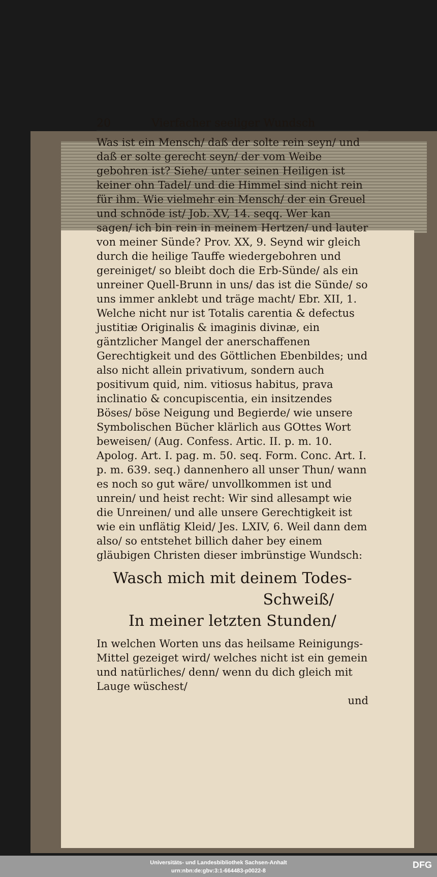20 Vierfacher seeliger Wundsch
Was ist ein Mensch/ daß der solte rein seyn/ und daß er solte gerecht seyn/ der vom Weibe gebohren ist? Siehe/ unter seinen Heiligen ist keiner ohn Tadel/ und die Himmel sind nicht rein für ihm. Wie vielmehr ein Mensch/ der ein Greuel und schnöde ist/ Job. XV, 14. seqq. Wer kan sagen/ ich bin rein in meinem Hertzen/ und lauter von meiner Sünde? Prov. XX, 9. Seynd wir gleich durch die heilige Tauffe wiedergebohren und gereiniget/ so bleibt doch die Erb-Sünde/ als ein unreiner Quell-Brunn in uns/ das ist die Sünde/ so uns immer anklebt und träge macht/ Ebr. XII, 1. Welche nicht nur ist Totalis carentia & defectus justitiæ Originalis & imaginis divinæ, ein gäntzlicher Mangel der anerschaffenen Gerechtigkeit und des Göttlichen Ebenbildes; und also nicht allein privativum, sondern auch positivum quid, nim. vitiosus habitus, prava inclinatio & concupiscentia, ein insitzendes Böses/ böse Neigung und Begierde/ wie unsere Symbolischen Bücher klärlich aus GOttes Wort beweisen/ (Aug. Confess. Artic. II. p. m. 10. Apolog. Art. I. pag. m. 50. seq. Form. Conc. Art. I. p. m. 639. seq.) dannenhero all unser Thun/ wann es noch so gut wäre/ unvollkommen ist und unrein/ und heist recht: Wir sind allesampt wie die Unreinen/ und alle unsere Gerechtigkeit ist wie ein unflätig Kleid/ Jes. LXIV, 6. Weil dann dem also/ so entstehet billich daher bey einem gläubigen Christen dieser imbrünstige Wundsch:
Wasch mich mit deinem Todes-
Schweiß/
In meiner letzten Stunden/
In welchen Worten uns das heilsame Reinigungs-Mittel gezeiget wird/ welches nicht ist ein gemein und natürliches/ denn/ wenn du dich gleich mit Lauge wüschest/
und
Universitäts- und Landesbibliothek Sachsen-Anhalt
urn:nbn:de:gbv:3:1-664483-p0022-8
DFG